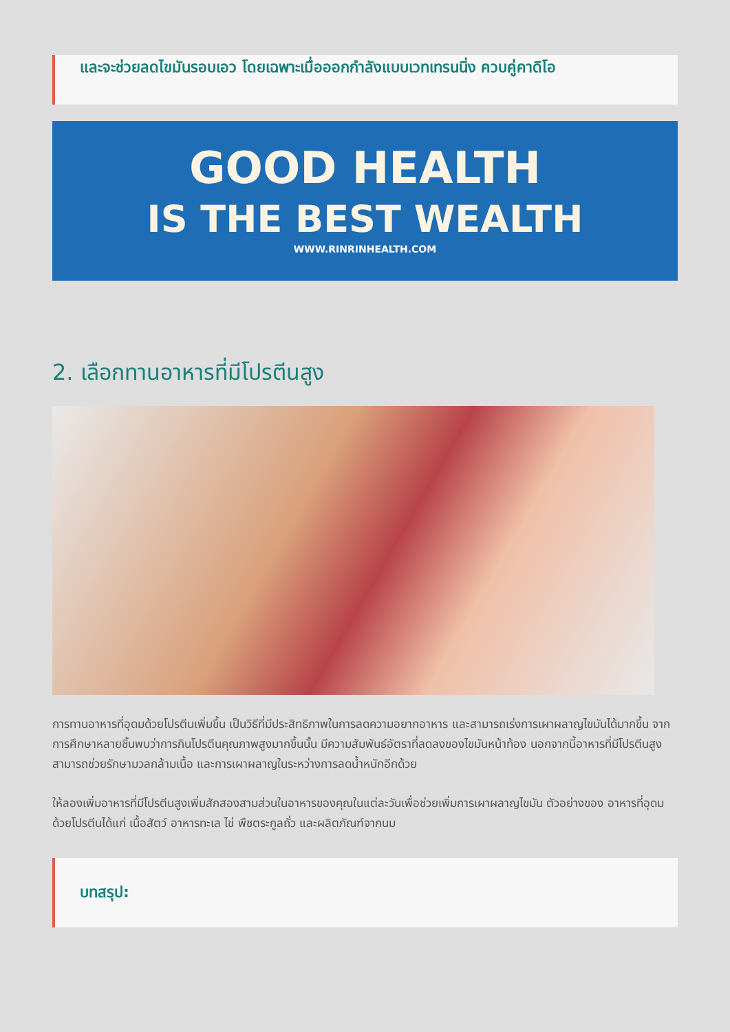และจะช่วยลดไขมันรอบเอว โดยเฉพาะเมื่อออกกำลังแบบเวทเทรนนิ่ง ควบคู่คาดิโอ
GOOD HEALTH
IS THE BEST WEALTH
WWW.RINRINHEALTH.COM
2. เลือกทานอาหารที่มีโปรตีนสูง
การทานอาหารที่อุดมด้วยโปรตีนเพิ่มขึ้น เป็นวิธีที่มีประสิทธิภาพในการลดความอยากอาหาร และสามารถเร่งการเผาผลาญไขมันได้มากขึ้น จากการศึกษาหลายชิ้นพบว่าการกินโปรตีนคุณภาพสูงมากขึ้นนั้น มีความสัมพันธ์อัตราที่ลดลงของไขมันหน้าท้อง นอกจากนี้อาหารที่มีโปรตีนสูงสามารถช่วยรักษามวลกล้ามเนื้อ และการเผาผลาญในระหว่างการลดน้ำหนักอีกด้วย
ให้ลองเพิ่มอาหารที่มีโปรตีนสูงเพิ่มสักสองสามส่วนในอาหารของคุณในแต่ละวันเพื่อช่วยเพิ่มการเผาผลาญไขมัน ตัวอย่างของ อาหารที่อุดมด้วยโปรตีนได้แก่ เนื้อสัตว์ อาหารทะเล ไข่ พืชตระกูลถั่ว และผลิตภัณฑ์จากนม
บทสรุป: